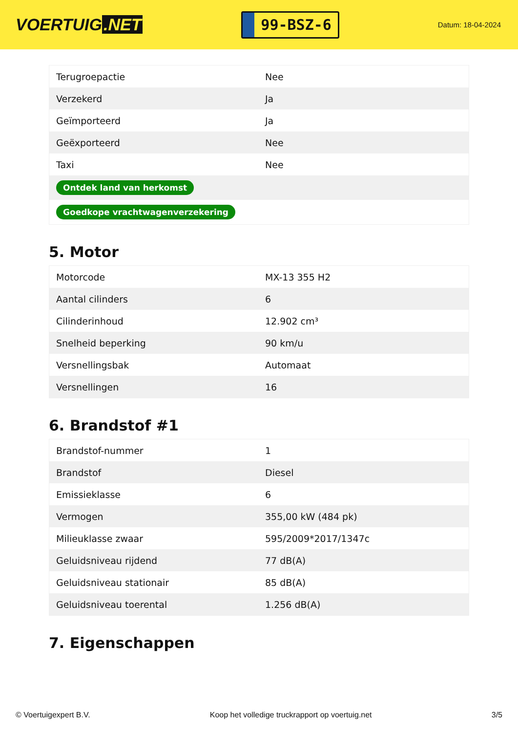VOERTUIG.NET
99-BSZ-6
Datum: 18-04-2024
| Terugroepactie | Nee |
| Verzekerd | Ja |
| Geïmporteerd | Ja |
| Geëxporteerd | Nee |
| Taxi | Nee |
| Ontdek land van herkomst | |
| Goedkope vrachtwagenverzekering | |
5. Motor
| Motorcode | MX-13 355 H2 |
| Aantal cilinders | 6 |
| Cilinderinhoud | 12.902 cm³ |
| Snelheid beperking | 90 km/u |
| Versnellingsbak | Automaat |
| Versnellingen | 16 |
6. Brandstof #1
| Brandstof-nummer | 1 |
| Brandstof | Diesel |
| Emissieklasse | 6 |
| Vermogen | 355,00 kW (484 pk) |
| Milieuklasse zwaar | 595/2009*2017/1347c |
| Geluidsniveau rijdend | 77 dB(A) |
| Geluidsniveau stationair | 85 dB(A) |
| Geluidsniveau toerental | 1.256 dB(A) |
7. Eigenschappen
© Voertuigexpert B.V. Koop het volledige truckrapport op voertuig.net 3/5